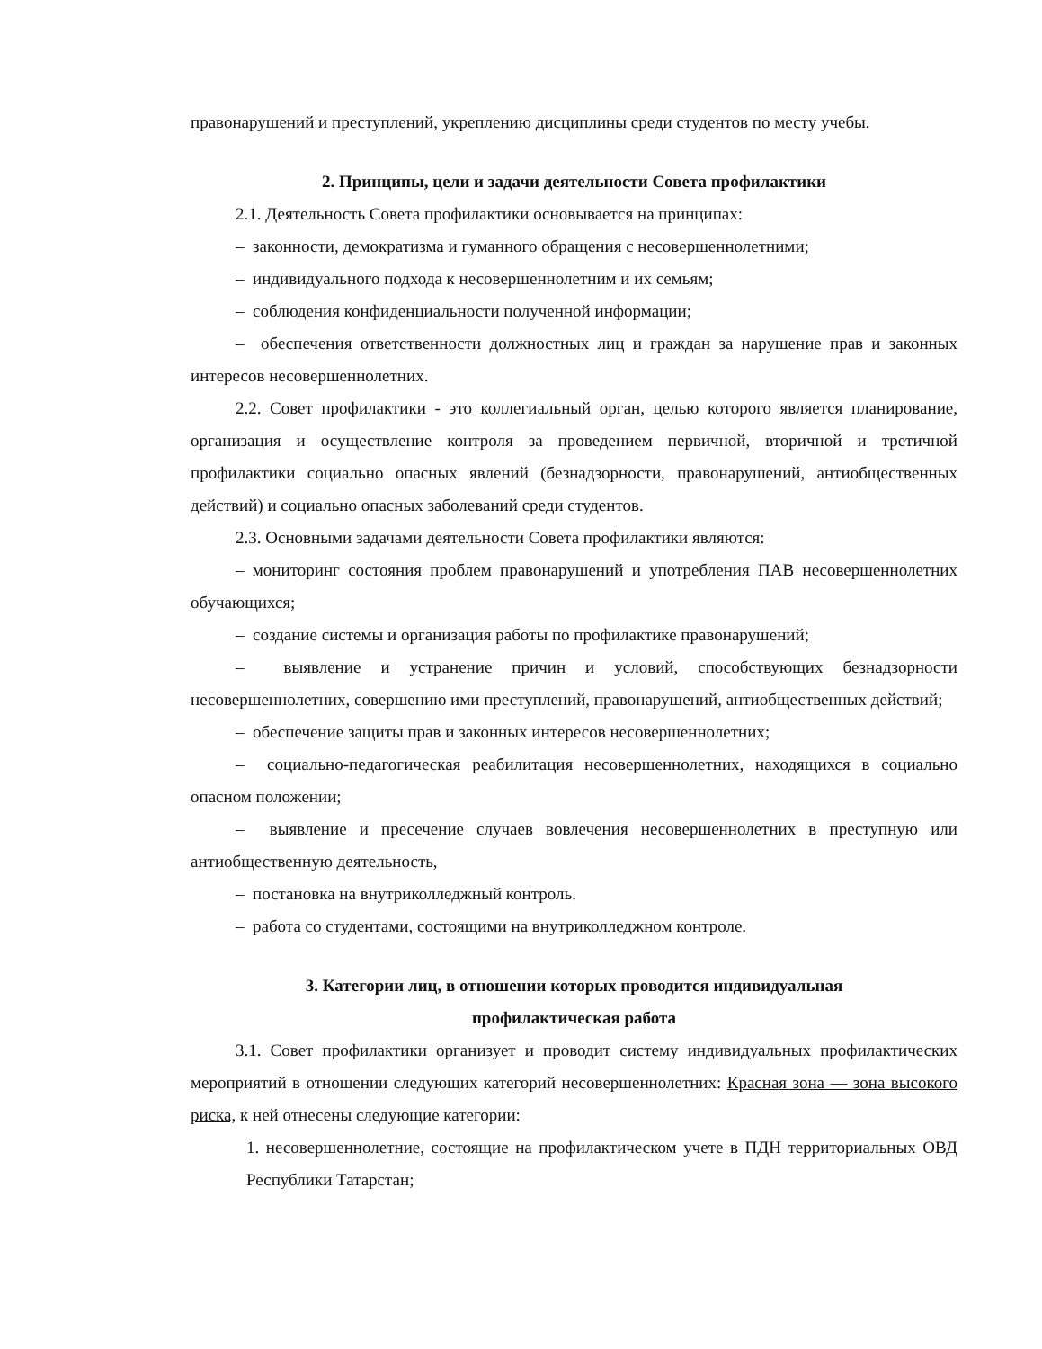правонарушений и преступлений, укреплению дисциплины среди студентов по месту учебы.
2. Принципы, цели и задачи деятельности Совета профилактики
2.1. Деятельность Совета профилактики основывается на принципах:
– законности, демократизма и гуманного обращения с несовершеннолетними;
– индивидуального подхода к несовершеннолетним и их семьям;
– соблюдения конфиденциальности полученной информации;
– обеспечения ответственности должностных лиц и граждан за нарушение прав и законных интересов несовершеннолетних.
2.2. Совет профилактики - это коллегиальный орган, целью которого является планирование, организация и осуществление контроля за проведением первичной, вторичной и третичной профилактики социально опасных явлений (безнадзорности, правонарушений, антиобщественных действий) и социально опасных заболеваний среди студентов.
2.3. Основными задачами деятельности Совета профилактики являются:
– мониторинг состояния проблем правонарушений и употребления ПАВ несовершеннолетних обучающихся;
– создание системы и организация работы по профилактике правонарушений;
– выявление и устранение причин и условий, способствующих безнадзорности несовершеннолетних, совершению ими преступлений, правонарушений, антиобщественных действий;
– обеспечение защиты прав и законных интересов несовершеннолетних;
– социально-педагогическая реабилитация несовершеннолетних, находящихся в социально опасном положении;
– выявление и пресечение случаев вовлечения несовершеннолетних в преступную или антиобщественную деятельность,
– постановка на внутриколледжный контроль.
– работа со студентами, состоящими на внутриколледжном контроле.
3. Категории лиц, в отношении которых проводится индивидуальная
профилактическая работа
3.1. Совет профилактики организует и проводит систему индивидуальных профилактических мероприятий в отношении следующих категорий несовершеннолетних: Красная зона — зона высокого риска, к ней отнесены следующие категории:
1. несовершеннолетние, состоящие на профилактическом учете в ПДН территориальных ОВД Республики Татарстан;